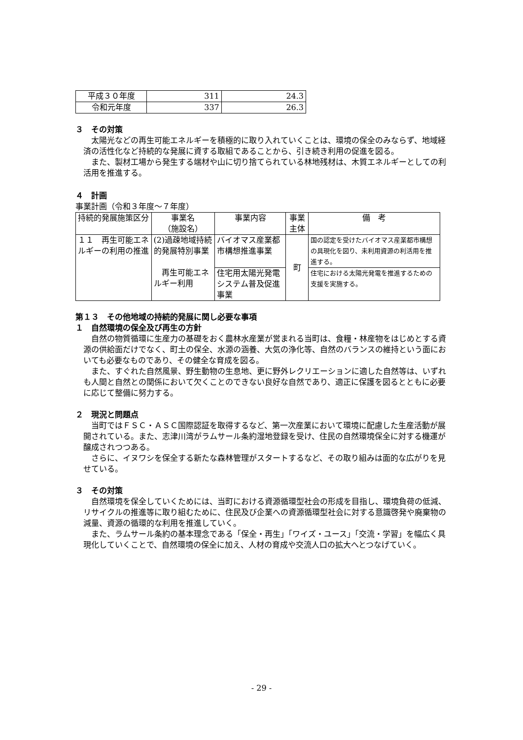| 平成３０年度 | 311 | 24.3 |
| 令和元年度 | 337 | 26.3 |
３　その対策
太陽光などの再生可能エネルギーを積極的に取り入れていくことは、環境の保全のみならず、地域経済の活性化など持続的な発展に資する取組であることから、引き続き利用の促進を図る。
また、製材工場から発生する端材や山に切り捨てられている林地残材は、木質エネルギーとしての利活用を推進する。
４　計画
事業計画（令和３年度～７年度）
| 持続的発展施策区分 | 事業名 （施設名） | 事業内容 | 事業主体 | 備 考 |
| --- | --- | --- | --- | --- |
| １１ 再生可能エネルギーの利用の推進 | (2)過疎地域持続的発展特別事業 再生可能エネルギー利用 | バイオマス産業都市構想推進事業 | 町 | 国の認定を受けたバイオマス産業都市構想の具現化を図り、未利用資源の利活用を推進する。 |
| | | 住宅用太陽光発電システム普及促進事業 | | 住宅における太陽光発電を推進するための支援を実施する。 |
第１３　その他地域の持続的発展に関し必要な事項
１　自然環境の保全及び再生の方針
自然の物質循環に生産力の基礎をおく農林水産業が営まれる当町は、食糧・林産物をはじめとする資源の供給面だけでなく、町土の保全、水源の涵養、大気の浄化等、自然のバランスの維持という面においても必要なものであり、その健全な育成を図る。
また、すぐれた自然風景、野生動物の生息地、更に野外レクリエーションに適した自然等は、いずれも人間と自然との関係において欠くことのできない良好な自然であり、適正に保護を図るとともに必要に応じて整備に努力する。
２　現況と問題点
当町ではＦＳＣ・ＡＳＣ国際認証を取得するなど、第一次産業において環境に配慮した生産活動が展開されている。また、志津川湾がラムサール条約湿地登録を受け、住民の自然環境保全に対する機運が醸成されつつある。
さらに、イヌワシを保全する新たな森林管理がスタートするなど、その取り組みは面的な広がりを見せている。
３　その対策
自然環境を保全していくためには、当町における資源循環型社会の形成を目指し、環境負荷の低減、リサイクルの推進等に取り組むために、住民及び企業への資源循環型社会に対する意識啓発や廃棄物の減量、資源の循環的な利用を推進していく。
また、ラムサール条約の基本理念である「保全・再生」「ワイズ・ユース」「交流・学習」を幅広く具現化していくことで、自然環境の保全に加え、人材の育成や交流人口の拡大へとつなげていく。
- 29 -